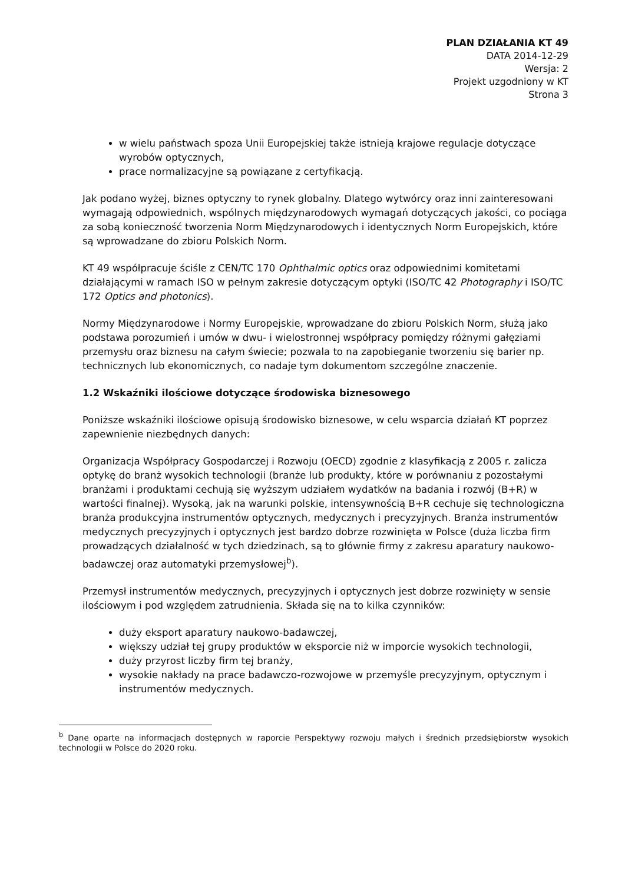PLAN DZIAŁANIA KT 49
DATA 2014-12-29
Wersja: 2
Projekt uzgodniony w KT
Strona 3
w wielu państwach spoza Unii Europejskiej także istnieją krajowe regulacje dotyczące wyrobów optycznych,
prace normalizacyjne są powiązane z certyfikacją.
Jak podano wyżej, biznes optyczny to rynek globalny. Dlatego wytwórcy oraz inni zainteresowani wymagają odpowiednich, wspólnych międzynarodowych wymagań dotyczących jakości, co pociąga za sobą konieczność tworzenia Norm Międzynarodowych i identycznych Norm Europejskich, które są wprowadzane do zbioru Polskich Norm.
KT 49 współpracuje ściśle z CEN/TC 170 Ophthalmic optics oraz odpowiednimi komitetami działającymi w ramach ISO w pełnym zakresie dotyczącym optyki (ISO/TC 42 Photography i ISO/TC 172 Optics and photonics).
Normy Międzynarodowe i Normy Europejskie, wprowadzane do zbioru Polskich Norm, służą jako podstawa porozumień i umów w dwu- i wielostronnej współpracy pomiędzy różnymi gałęziami przemysłu oraz biznesu na całym świecie; pozwala to na zapobieganie tworzeniu się barier np. technicznych lub ekonomicznych, co nadaje tym dokumentom szczególne znaczenie.
1.2 Wskaźniki ilościowe dotyczące środowiska biznesowego
Poniższe wskaźniki ilościowe opisują środowisko biznesowe, w celu wsparcia działań KT poprzez zapewnienie niezbędnych danych:
Organizacja Współpracy Gospodarczej i Rozwoju (OECD) zgodnie z klasyfikacją z 2005 r. zalicza optykę do branż wysokich technologii (branże lub produkty, które w porównaniu z pozostałymi branżami i produktami cechują się wyższym udziałem wydatków na badania i rozwój (B+R) w wartości finalnej). Wysoką, jak na warunki polskie, intensywnością B+R cechuje się technologiczna branża produkcyjna instrumentów optycznych, medycznych i precyzyjnych. Branża instrumentów medycznych precyzyjnych i optycznych jest bardzo dobrze rozwinięta w Polsce (duża liczba firm prowadzących działalność w tych dziedzinach, są to głównie firmy z zakresu aparatury naukowo-badawczej oraz automatyki przemysłowej<sup>b</sup>).
Przemysł instrumentów medycznych, precyzyjnych i optycznych jest dobrze rozwinięty w sensie ilościowym i pod względem zatrudnienia. Składa się na to kilka czynników:
duży eksport aparatury naukowo-badawczej,
większy udział tej grupy produktów w eksporcie niż w imporcie wysokich technologii,
duży przyrost liczby firm tej branży,
wysokie nakłady na prace badawczo-rozwojowe w przemyśle precyzyjnym, optycznym i instrumentów medycznych.
<sup>b</sup> Dane oparte na informacjach dostępnych w raporcie Perspektywy rozwoju małych i średnich przedsiębiorstw wysokich technologii w Polsce do 2020 roku.